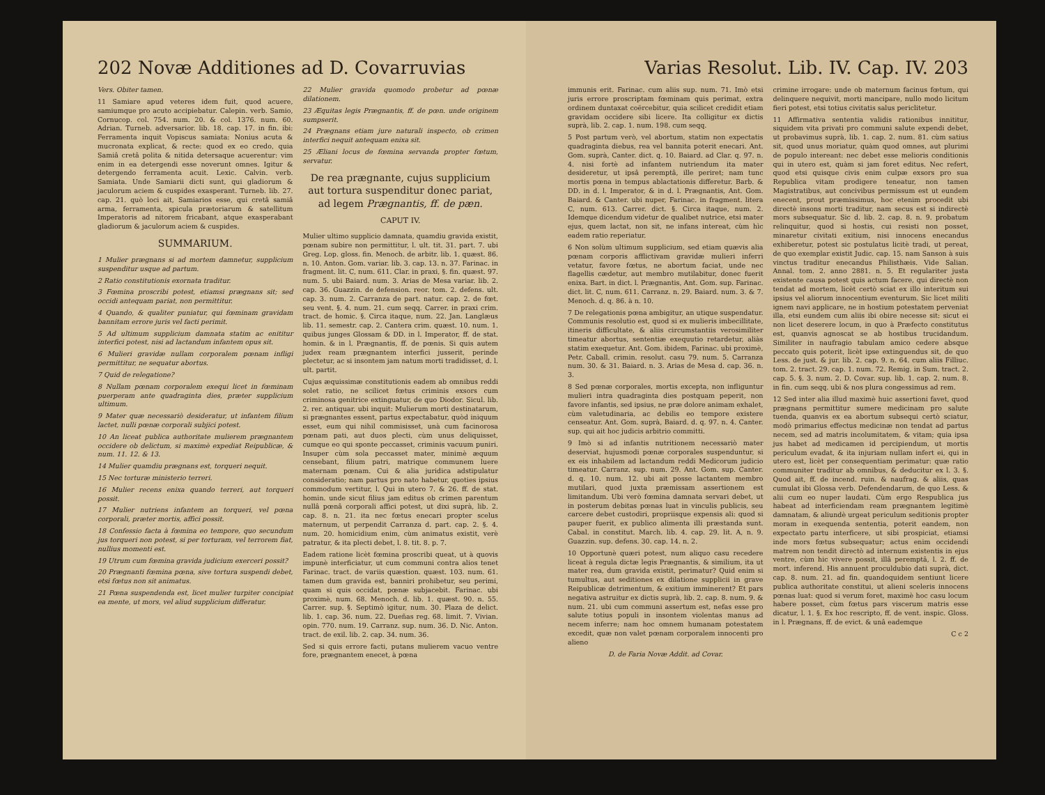202 Novæ Additiones ad D. Covarruvias
Vers. Obiter tamen.
11 Samiare apud veteres idem fuit, quod acuere, samiumque pro acuto accipiebatur. Calepin. verb. Samio, Cornucop. col. 754. num. 20. & col. 1376. num. 60. Adrian. Turneb. adversarior. lib. 18. cap. 17. in fin. ibi: Ferramenta inquit Vopiscus samiata: Nonius acuta & mucronata explicat, & recte: quod ex eo credo, quia Samiâ cretâ polita & nitida detersaque acuerentur: vim enim in ea detergendi esse noverunt omnes. Igitur & detergendo ferramenta acuit. Lexic. Calvin. verb. Samiata. Unde Samiarii dicti sunt, qui gladiorum & jaculorum aciem & cuspides exasperant. Turneb. lib. 27. cap. 21. quò loci ait, Samiarios esse, qui cretâ samiâ arma, ferramenta, spicula prætoriarum & satellitum Imperatoris ad nitorem fricabant, atque exasperabant gladiorum & jaculorum aciem & cuspides.
SUMMARIUM.
1 Mulier prægnans si ad mortem damnetur, supplicium suspenditur usque ad partum.
2 Ratio constitutionis exornata traditur.
3 Fœmina proscribi potest, etiamsi prægnans sit; sed occidi antequam pariat, non permittitur.
4 Quando, & qualiter puniatur, qui fœminam gravidam bannitam errore juris vel facti perimit.
5 Ad ultimum supplicium damnata statim ac enititur interfici potest, nisi ad lactandum infantem opus sit.
6 Mulieri gravidæ nullam corporalem pœnam infligi permittitur, ne sequatur abortus.
7 Quid de relegatione?
8 Nullam pœnam corporalem exequi licet in fœminam puerperam ante quadraginta dies, præter supplicium ultimum.
9 Mater quæ necessariò desideratur, ut infantem filium lactet, nulli pœnæ corporali subjici potest.
10 An liceat publica authoritate mulierem prægnantem occidere ob delictum, si maximè expediat Reipublicæ, & num. 11. 12. & 13.
14 Mulier quamdiu prægnans est, torqueri nequit.
15 Nec torturæ ministerio terreri.
16 Mulier recens enixa quando terreri, aut torqueri possit.
17 Mulier nutriens infantem an torqueri, vel pœna corporali, præter mortis, affici possit.
18 Confessio facta à fœmina eo tempore, quo secundum jus torqueri non potest, si per torturam, vel terrorem fiat, nullius momenti est.
19 Utrum cum fœmina gravida judicium exerceri possit?
20 Prægnanti fœmina pœna, sive tortura suspendi debet, etsi fœtus non sit animatus.
21 Pœna suspendenda est, licet mulier turpiter concipiat ea mente, ut mors, vel aliud supplicium differatur.
22 Mulier gravida quomodo probetur ad pœnæ dilationem.
23 Æquitas legis Prægnantis, ff. de pœn. unde originem sumpserit.
24 Prægnans etiam jure naturali inspecto, ob crimen interfici nequit antequam enixa sit.
25 Æliani locus de fœmina servanda propter fœtum, servatur.
De rea prægnante, cujus supplicium aut tortura suspenditur donec pariat, ad legem Prægnantis, ff. de pæn.
CAPUT IV.
Mulier ultimo supplicio damnata, quamdiu gravida existit, pœnam subire non permittitur, l. ult. tit. 31. part. 7. ubi Greg. Lop. gloss. fin. Menoch. de arbitr. lib. 1. quæst. 86. n. 10. Anton. Gom. variar. lib. 3. cap. 13. n. 37. Farinac. in fragment. lit. C, num. 611. Clar. in praxi, §. fin. quæst. 97. num. 5. ubi Baiard. num. 3. Arias de Mesa variar. lib. 2. cap. 36. Guazzin. de defension. reor. tom. 2. defens. ult. cap. 3. num. 2. Carranza de part. natur. cap. 2. de fœt. seu vent. §. 4. num. 21. cum seqq. Carrer. in praxi crim. tract. de homic. §. Circa itaque, num. 22. Jan. Langlæus lib. 11. semestr. cap. 2. Cantera crim. quæst. 10. num. 1. quibus junges Glossam & DD. in l. Imperator, ff. de stat. homin. & in l. Prægnantis, ff. de pœnis. Si quis autem judex ream prægnantem interfici jusserit, perinde plectetur, ac si insontem jam natum morti tradidisset, d. l. ult. partit.
Cujus æquissimæ constitutionis eadem ab omnibus reddi solet ratio, ne scilicet fœtus criminis exsors cum criminosa genitrice extinguatur, de quo Diodor. Sicul. lib. 2. rer. antiquar. ubi inquit: Mulierum morti destinatarum, si prægnantes essent, partus expectabatur, quòd iniquum esset, eum qui nihil commisisset, unà cum facinorosa pœnam pati, aut duos plecti, cùm unus deliquisset, cumque eo qui sponte peccasset, criminis vacuum puniri. Insuper cùm sola peccasset mater, minimè æquum censebant, filium patri, matrique communem luere maternam pœnam. Cui & alia juridica adstipulatur consideratio; nam partus pro nato habetur, quoties ipsius commodum vertitur, l. Qui in utero 7. & 26. ff. de stat. homin. unde sicut filius jam editus ob crimen parentum nullâ pœnâ corporali affici potest, ut dixi suprà, lib. 2. cap. 8. n. 21. ita nec fœtus enecari propter scelus maternum, ut perpendit Carranza d. part. cap. 2. §. 4. num. 20. homicidium enim, cùm animatus existit, verè patratur, & ita plecti debet, l. 8. tit. 8. p. 7.
Eadem ratione licèt fœmina proscribi queat, ut à quovis impunè interficiatur, ut cum communi contra alios tenet Farinac. tract. de variis quæstion. quæst. 103. num. 61. tamen dum gravida est, banniri prohibetur, seu perimi, quam si quis occidat, pœnæ subjacebit. Farinac. ubi proximè, num. 68. Menoch. d. lib. 1. quæst. 90. n. 55. Carrer. sup. §. Septimò igitur, num. 30. Plaza de delict. lib. 1. cap. 36. num. 22. Dueñas reg. 68. limit. 7. Vivian. opin. 770. num. 19. Carranz. sup. num. 36. D. Nic. Anton. tract. de exil. lib. 2. cap. 34. num. 36.
Sed si quis errore facti, putans mulierem vacuo ventre fore, prægnantem enecet, à pœna
Varias Resolut. Lib. IV. Cap. IV. 203
immunis erit. Farinac. cum aliis sup. num. 71. Imò etsi juris errore proscriptam fœminam quis perimat, extra ordinem duntaxat coërcebitur, quia scilicet credidit etiam gravidam occidere sibi licere. Ita colligitur ex dictis suprà, lib. 2. cap. 1. num. 198. cum seqq.
5 Post partum verò, vel abortum, statim non expectatis quadraginta diebus, rea vel bannita poterit enecari. Ant. Gom. suprà, Canter. dict. q. 10. Baiard. ad Clar. q. 97. n. 4. nisi fortè ad infantem nutriendum ita mater desideretur, ut ipsâ peremptâ, ille periret; nam tunc mortis pœna in tempus ablactationis differetur. Barb. & DD. in d. l. Imperator, & in d. l. Prægnantis, Ant. Gom. Baiard. & Canter. ubi nuper, Farinac. in fragment. litera C, num. 613. Carrer. dict. §. Circa itaque, num. 2. Idemque dicendum videtur de qualibet nutrice, etsi mater ejus, quem lactat, non sit, ne infans intereat, cùm hìc eadem ratio reperiatur.
6 Non solùm ultimum supplicium, sed etiam quævis alia pœnam corporis afflictivam gravidæ mulieri inferri vetatur, favore fœtus, ne abortum faciat, unde nec flagellis cædetur, aut membro mutilabitur, donec fuerit enixa. Bart. in dict. l. Prægnantis, Ant. Gom. sup. Farinac. dict. lit. C, num. 611. Carranz. n. 29. Baiard. num. 3. & 7. Menoch. d. q. 86. à n. 10.
7 De relegationis pœna ambigitur, an utique suspendatur. Communis resolutio est, quod si ex mulieris imbecillitate, itineris difficultate, & aliis circumstantiis verosimiliter timeatur abortus, sententiæ exequutio retardetur, aliàs statim exequetur. Ant. Gom. ibidem, Farinac. ubi proximè, Petr. Caball. crimin. resolut. casu 79. num. 5. Carranza num. 30. & 31. Baiard. n. 3. Arias de Mesa d. cap. 36. n. 3.
8 Sed pœnæ corporales, mortis excepta, non infliguntur mulieri intra quadraginta dies postquam peperit, non favore infantis, sed ipsius, ne præ dolore animam exhalet, cùm valetudinaria, ac debilis eo tempore existere censeatur. Ant. Gom. suprà, Baiard. d. q. 97. n. 4. Canter. sup. qui ait hoc judicis arbitrio committi.
9 Imò si ad infantis nutritionem necessariò mater deserviat, hujusmodi pœnæ corporales suspenduntur, si ex eis inhabilem ad lactandum reddi Medicorum judicio timeatur. Carranz. sup. num. 29. Ant. Gom. sup. Canter. d. q. 10. num. 12. ubi ait posse lactantem membro mutilari, quod juxta præmissam assertionem est limitandum. Ubi verò fœmina damnata servari debet, ut in posterum debitas pœnas luat in vinculis publicis, seu carcere debet custodiri, propriisque expensis ali: quod si pauper fuerit, ex publico alimenta illi præstanda sunt. Cabal. in constitut. March. lib. 4. cap. 29. lit. A, n. 9. Guazzin. sup. defens. 30. cap. 14. n. 2.
10 Opportunè quæri potest, num aliquo casu recedere liceat à regula dictæ legis Prægnantis, & similium, ita ut mater rea, dum gravida existit, perimatur? Quid enim si tumultus, aut seditiones ex dilatione supplicii in grave Reipublicæ detrimentum, & exitium imminerent? Et pars negativa astruitur ex dictis suprà, lib. 2. cap. 8. num. 9. & num. 21. ubi cum communi assertum est, nefas esse pro salute totius populi in insontem violentas manus ad necem inferre; nam hoc omnem humanam potestatem excedit, quæ non valet pœnam corporalem innocenti pro alieno
D. de Faria Novæ Addit. ad Covar.
crimine irrogare: unde ob maternum facinus fœtum, qui delinquere nequivit, morti mancipare, nullo modo licitum fieri potest, etsi totius civitatis salus periclitetur.
11 Affirmativa sententia validis rationibus innititur, siquidem vita privati pro communi salute expendi debet, ut probavimus suprà, lib. 1. cap. 2. num. 81. cùm satius sit, quod unus moriatur, quàm quod omnes, aut plurimi de populo intereant: nec debet esse melioris conditionis qui in utero est, quàm si jam foret editus. Nec refert, quod etsi quisque civis enim culpæ exsors pro sua Republica vitam prodigere teneatur, non tamen Magistratibus, aut concivibus permissum est ut eundem enecent, prout præmissimus, hoc etenim procedit ubi directè insons morti traditur, nam secus est si indirectè mors subsequatur. Sic d. lib. 2. cap. 8. n. 9. probatum relinquitur, quod si hostis, cui resisti non posset, minaretur civitati exitium, nisi innocens enecandus exhiberetur, potest sic postulatus licitè tradi, ut pereat, de quo exemplar existit Judic. cap. 15. nam Sanson à suis vinctus traditur enecandus Philisthæis. Vide Salian. Annal. tom. 2. anno 2881. n. 5. Et regulariter justa existente causa potest quis actum facere, qui directè non tendat ad mortem, licèt certò sciat ex illo interitum sui ipsius vel aliorum innocentium eventurum. Sic licet militi ignem navi applicare, ne in hostium potestatem perveniat illa, etsi eundem cum aliis ibi obire necesse sit: sicut ei non licet deserere locum, in quo à Præfecto constitutus est, quanvis agnoscat se ab hostibus trucidandum. Similiter in naufragio tabulam amico cedere absque peccato quis poterit, licèt ipse extinguendus sit, de quo Less. de just. & jur. lib. 2. cap. 9. n. 64. cum aliis Filliuc. tom. 2. tract. 29. cap. 1. num. 72. Remig. in Sum. tract. 2. cap. 5. §. 3. num. 2. D. Covar. sup. lib. 1. cap. 2. num. 8. in fin. cum seqq. ubi & nos plura congessimus ad rem.
12 Sed inter alia illud maximè huic assertioni favet, quod prægnans permittitur sumere medicinam pro salute tuenda, quanvis ex ea abortum subsequi certò sciatur, modò primarius effectus medicinæ non tendat ad partus necem, sed ad matris incolumitatem, & vitam; quia ipsa jus habet ad medicamen id percipiendum, ut mortis periculum evadat, & ita injuriam nullam infert ei, qui in utero est, licèt per consequentiam perimatur: quæ ratio communiter traditur ab omnibus, & deducitur ex l. 3. §. Quod ait, ff. de incend. ruin. & naufrag. & aliis, quas cumulat ibi Glossa verb. Defendendarum, de quo Less. & alii cum eo nuper laudati. Cùm ergo Respublica jus habeat ad interficiendam ream prægnantem legitimè damnatam, & aliundè urgeat periculum seditionis propter moram in exequenda sententia, poterit eandem, non expectato partu interficere, ut sibi prospiciat, etiamsi inde mors fœtus subsequatur; actus enim occidendi matrem non tendit directò ad internum existentis in ejus ventre, cùm hic vivere possit, illâ peremptâ, l. 2. ff. de mort. inferend. His annuent proculdubio dati suprà, dict. cap. 8. num. 21. ad fin. quandoquidem sentiunt licere publica authoritate constitui, ut alieni sceleris innocens pœnas luat: quod si verum foret, maximè hoc casu locum habere posset, cùm fœtus pars visce­rum matris esse dicatur, l. 1. §. Ex hoc rescripto, ff. de vent. inspic. Gloss. in l. Prægnans, ff. de evict. & unâ eademque
C c 2